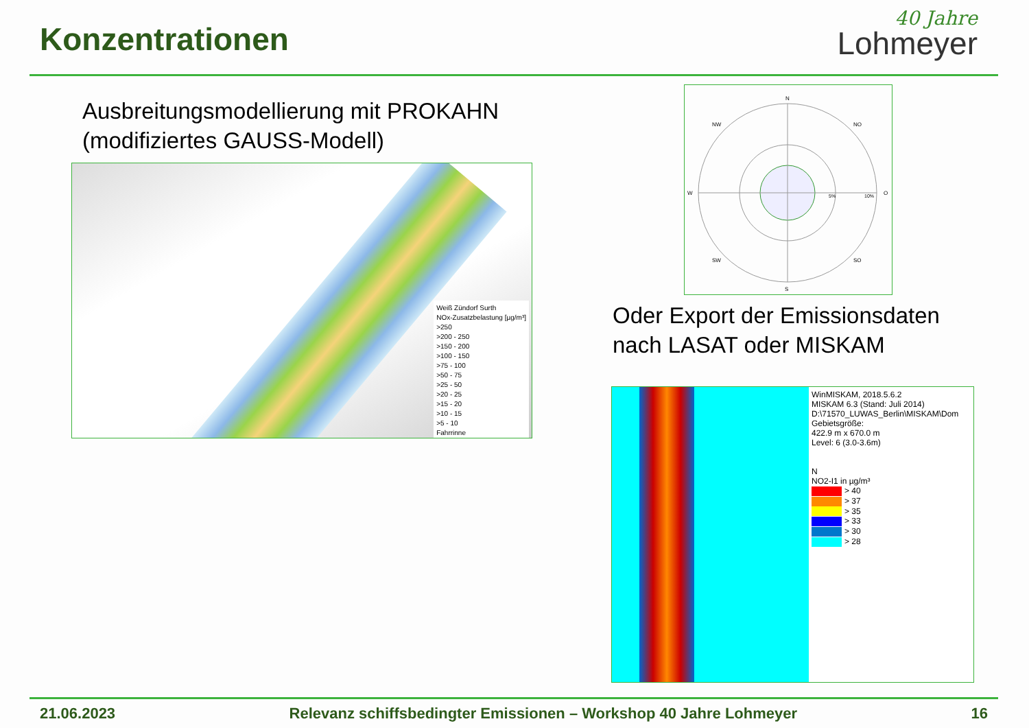Konzentrationen
40 Jahre
Lohmeyer
Ausbreitungsmodellierung mit PROKAHN
(modifiziertes GAUSS-Modell)
Weiß Zündorf Surth
NOx-Zusatzbelastung [µg/m³]
>250
>200 - 250
>150 - 200
>100 - 150
>75 - 100
>50 - 75
>25 - 50
>20 - 25
>15 - 20
>10 - 15
>5 - 10
Fahrrinne
N
S
W
O
NW
NO
SW
SO
5%
10%
Oder Export der Emissionsdaten
nach LASAT oder MISKAM
WinMISKAM, 2018.5.6.2
MISKAM 6.3 (Stand: Juli 2014)
D:\71570_LUWAS_Berlin\MISKAM\Dom
Gebietsgröße:
422.9 m x 670.0 m
Level: 6 (3.0-3.6m)
N
NO2-I1 in µg/m³
> 40
> 37
> 35
> 33
> 30
> 28
21.06.2023 Relevanz schiffsbedingter Emissionen – Workshop 40 Jahre Lohmeyer 16